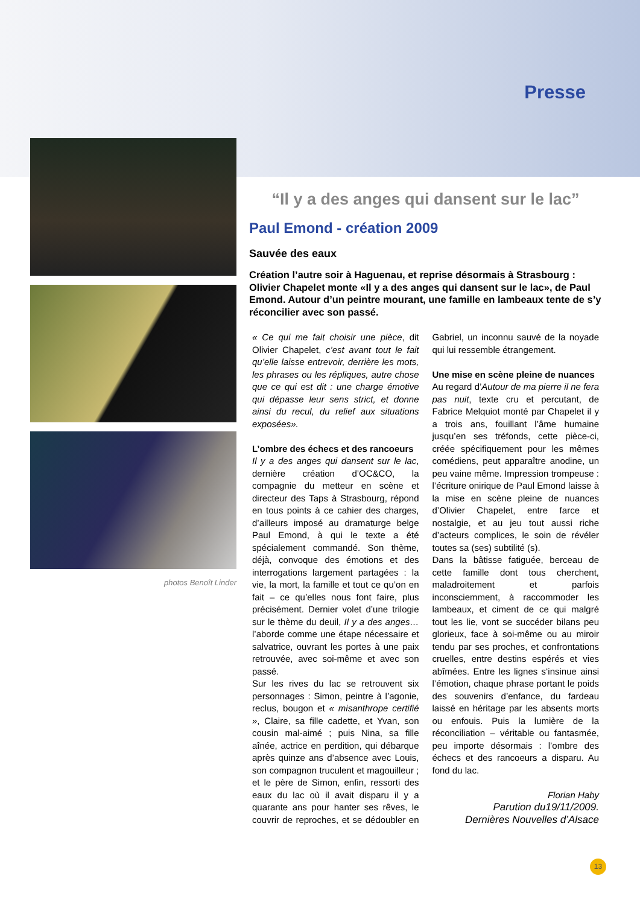Presse
photos Benoît Linder
“Il y a des anges qui dansent sur le lac”
Paul Emond - création 2009
Sauvée des eaux
Création l’autre soir à Haguenau, et reprise désormais à Strasbourg : Olivier Chapelet monte «Il y a des anges qui dansent sur le lac», de Paul Emond. Autour d’un peintre mourant, une famille en lambeaux tente de s’y réconcilier avec son passé.
« Ce qui me fait choisir une pièce, dit Olivier Chapelet, c’est avant tout le fait qu’elle laisse entrevoir, derrière les mots, les phrases ou les répliques, autre chose que ce qui est dit : une charge émotive qui dépasse leur sens strict, et donne ainsi du recul, du relief aux situations exposées».
L’ombre des échecs et des rancoeurs
Il y a des anges qui dansent sur le lac, dernière création d’OC&CO, la compagnie du metteur en scène et directeur des Taps à Strasbourg, répond en tous points à ce cahier des charges, d’ailleurs imposé au dramaturge belge Paul Emond, à qui le texte a été spécialement commandé. Son thème, déjà, convoque des émotions et des interrogations largement partagées : la vie, la mort, la famille et tout ce qu’on en fait – ce qu’elles nous font faire, plus précisément. Dernier volet d’une trilogie sur le thème du deuil, Il y a des anges… l’aborde comme une étape nécessaire et salvatrice, ouvrant les portes à une paix retrouvée, avec soi-même et avec son passé.
Sur les rives du lac se retrouvent six personnages : Simon, peintre à l’agonie, reclus, bougon et « misanthrope certifié », Claire, sa fille cadette, et Yvan, son cousin mal-aimé ; puis Nina, sa fille aînée, actrice en perdition, qui débarque après quinze ans d’absence avec Louis, son compagnon truculent et magouilleur ; et le père de Simon, enfin, ressorti des eaux du lac où il avait disparu il y a quarante ans pour hanter ses rêves, le couvrir de reproches, et se dédoubler en Gabriel, un inconnu sauvé de la noyade qui lui ressemble étrangement.
Une mise en scène pleine de nuances
Au regard d’Autour de ma pierre il ne fera pas nuit, texte cru et percutant, de Fabrice Melquiot monté par Chapelet il y a trois ans, fouillant l’âme humaine jusqu’en ses tréfonds, cette pièce-ci, créée spécifiquement pour les mêmes comédiens, peut apparaître anodine, un peu vaine même. Impression trompeuse : l’écriture onirique de Paul Emond laisse à la mise en scène pleine de nuances d’Olivier Chapelet, entre farce et nostalgie, et au jeu tout aussi riche d’acteurs complices, le soin de révéler toutes sa (ses) subtilité (s).
Dans la bâtisse fatiguée, berceau de cette famille dont tous cherchent, maladroitement et parfois inconsciemment, à raccommoder les lambeaux, et ciment de ce qui malgré tout les lie, vont se succéder bilans peu glorieux, face à soi-même ou au miroir tendu par ses proches, et confrontations cruelles, entre destins espérés et vies abîmées. Entre les lignes s‘insinue ainsi l’émotion, chaque phrase portant le poids des souvenirs d’enfance, du fardeau laissé en héritage par les absents morts ou enfouis. Puis la lumière de la réconciliation – véritable ou fantasmée, peu importe désormais : l’ombre des échecs et des rancoeurs a disparu. Au fond du lac.
Florian Haby
Parution du19/11/2009.
Dernières Nouvelles d’Alsace
13